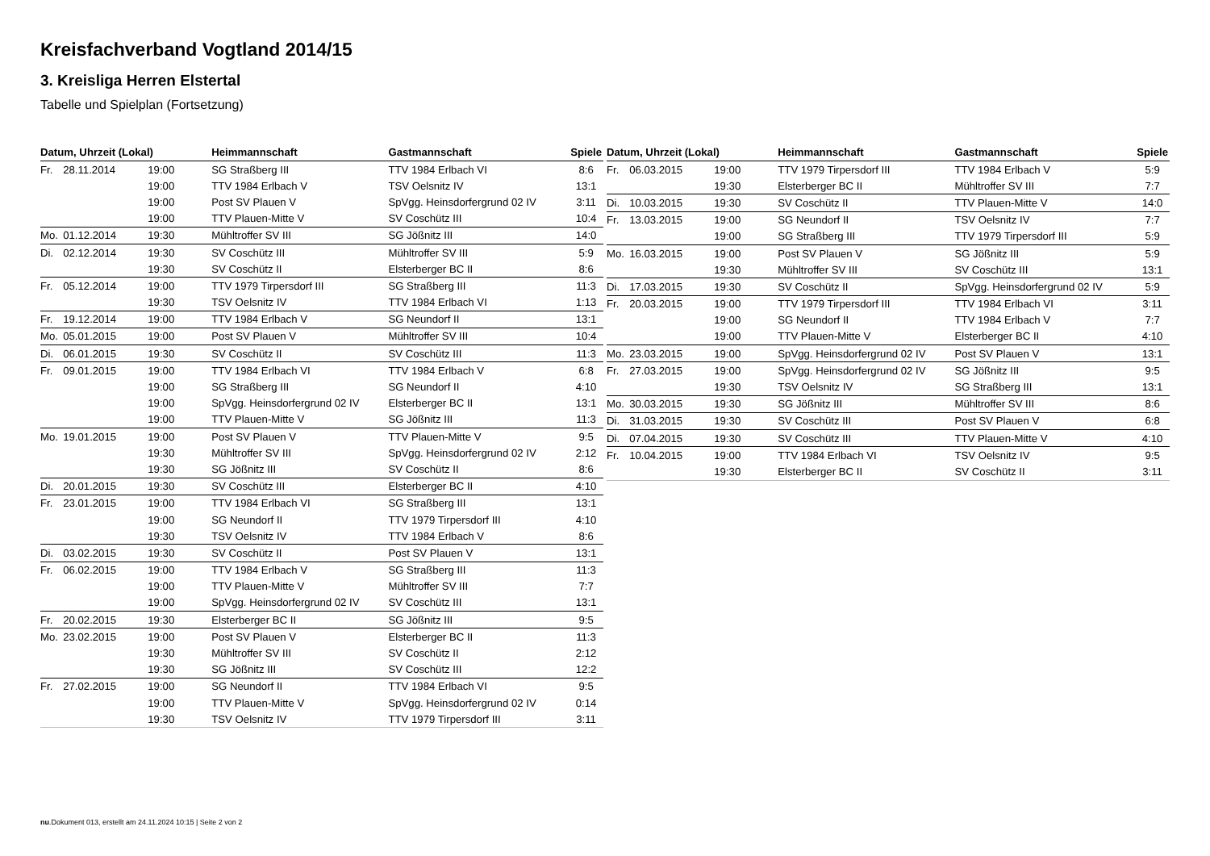Kreisfachverband Vogtland 2014/15
3. Kreisliga Herren Elstertal
Tabelle und Spielplan (Fortsetzung)
| Datum, Uhrzeit (Lokal) | | | Heimmannschaft | Gastmannschaft | Spiele |
| --- | --- | --- | --- | --- | --- |
| Fr. | 28.11.2014 | 19:00 | SG Straßberg III | TTV 1984 Erlbach VI | 8:6 |
| | | 19:00 | TTV 1984 Erlbach V | TSV Oelsnitz IV | 13:1 |
| | | 19:00 | Post SV Plauen V | SpVgg. Heinsdorfergrund 02 IV | 3:11 |
| | | 19:00 | TTV Plauen-Mitte V | SV Coschütz III | 10:4 |
| Mo. | 01.12.2014 | 19:30 | Mühltroffer SV III | SG Jößnitz III | 14:0 |
| Di. | 02.12.2014 | 19:30 | SV Coschütz III | Mühltroffer SV III | 5:9 |
| | | 19:30 | SV Coschütz II | Elsterberger BC II | 8:6 |
| Fr. | 05.12.2014 | 19:00 | TTV 1979 Tirpersdorf III | SG Straßberg III | 11:3 |
| | | 19:30 | TSV Oelsnitz IV | TTV 1984 Erlbach VI | 1:13 |
| Fr. | 19.12.2014 | 19:00 | TTV 1984 Erlbach V | SG Neundorf II | 13:1 |
| Mo. | 05.01.2015 | 19:00 | Post SV Plauen V | Mühltroffer SV III | 10:4 |
| Di. | 06.01.2015 | 19:30 | SV Coschütz II | SV Coschütz III | 11:3 |
| Fr. | 09.01.2015 | 19:00 | TTV 1984 Erlbach VI | TTV 1984 Erlbach V | 6:8 |
| | | 19:00 | SG Straßberg III | SG Neundorf II | 4:10 |
| | | 19:00 | SpVgg. Heinsdorfergrund 02 IV | Elsterberger BC II | 13:1 |
| | | 19:00 | TTV Plauen-Mitte V | SG Jößnitz III | 11:3 |
| Mo. | 19.01.2015 | 19:00 | Post SV Plauen V | TTV Plauen-Mitte V | 9:5 |
| | | 19:30 | Mühltroffer SV III | SpVgg. Heinsdorfergrund 02 IV | 2:12 |
| | | 19:30 | SG Jößnitz III | SV Coschütz II | 8:6 |
| Di. | 20.01.2015 | 19:30 | SV Coschütz III | Elsterberger BC II | 4:10 |
| Fr. | 23.01.2015 | 19:00 | TTV 1984 Erlbach VI | SG Straßberg III | 13:1 |
| | | 19:00 | SG Neundorf II | TTV 1979 Tirpersdorf III | 4:10 |
| | | 19:30 | TSV Oelsnitz IV | TTV 1984 Erlbach V | 8:6 |
| Di. | 03.02.2015 | 19:30 | SV Coschütz II | Post SV Plauen V | 13:1 |
| Fr. | 06.02.2015 | 19:00 | TTV 1984 Erlbach V | SG Straßberg III | 11:3 |
| | | 19:00 | TTV Plauen-Mitte V | Mühltroffer SV III | 7:7 |
| | | 19:00 | SpVgg. Heinsdorfergrund 02 IV | SV Coschütz III | 13:1 |
| Fr. | 20.02.2015 | 19:30 | Elsterberger BC II | SG Jößnitz III | 9:5 |
| Mo. | 23.02.2015 | 19:00 | Post SV Plauen V | Elsterberger BC II | 11:3 |
| | | 19:30 | Mühltroffer SV III | SV Coschütz II | 2:12 |
| | | 19:30 | SG Jößnitz III | SV Coschütz III | 12:2 |
| Fr. | 27.02.2015 | 19:00 | SG Neundorf II | TTV 1984 Erlbach VI | 9:5 |
| | | 19:00 | TTV Plauen-Mitte V | SpVgg. Heinsdorfergrund 02 IV | 0:14 |
| | | 19:30 | TSV Oelsnitz IV | TTV 1979 Tirpersdorf III | 3:11 |
| Datum, Uhrzeit (Lokal) | | | Heimmannschaft | Gastmannschaft | Spiele |
| --- | --- | --- | --- | --- | --- |
| Fr. | 06.03.2015 | 19:00 | TTV 1979 Tirpersdorf III | TTV 1984 Erlbach V | 5:9 |
| | | 19:30 | Elsterberger BC II | Mühltroffer SV III | 7:7 |
| Di. | 10.03.2015 | 19:30 | SV Coschütz II | TTV Plauen-Mitte V | 14:0 |
| Fr. | 13.03.2015 | 19:00 | SG Neundorf II | TSV Oelsnitz IV | 7:7 |
| | | 19:00 | SG Straßberg III | TTV 1979 Tirpersdorf III | 5:9 |
| Mo. | 16.03.2015 | 19:00 | Post SV Plauen V | SG Jößnitz III | 5:9 |
| | | 19:30 | Mühltroffer SV III | SV Coschütz III | 13:1 |
| Di. | 17.03.2015 | 19:30 | SV Coschütz II | SpVgg. Heinsdorfergrund 02 IV | 5:9 |
| Fr. | 20.03.2015 | 19:00 | TTV 1979 Tirpersdorf III | TTV 1984 Erlbach VI | 3:11 |
| | | 19:00 | SG Neundorf II | TTV 1984 Erlbach V | 7:7 |
| | | 19:00 | TTV Plauen-Mitte V | Elsterberger BC II | 4:10 |
| Mo. | 23.03.2015 | 19:00 | SpVgg. Heinsdorfergrund 02 IV | Post SV Plauen V | 13:1 |
| Fr. | 27.03.2015 | 19:00 | SpVgg. Heinsdorfergrund 02 IV | SG Jößnitz III | 9:5 |
| | | 19:30 | TSV Oelsnitz IV | SG Straßberg III | 13:1 |
| Mo. | 30.03.2015 | 19:30 | SG Jößnitz III | Mühltroffer SV III | 8:6 |
| Di. | 31.03.2015 | 19:30 | SV Coschütz III | Post SV Plauen V | 6:8 |
| Di. | 07.04.2015 | 19:30 | SV Coschütz III | TTV Plauen-Mitte V | 4:10 |
| Fr. | 10.04.2015 | 19:00 | TTV 1984 Erlbach VI | TSV Oelsnitz IV | 9:5 |
| | | 19:30 | Elsterberger BC II | SV Coschütz II | 3:11 |
nu.Dokument 013, erstellt am 24.11.2024 10:15 | Seite 2 von 2